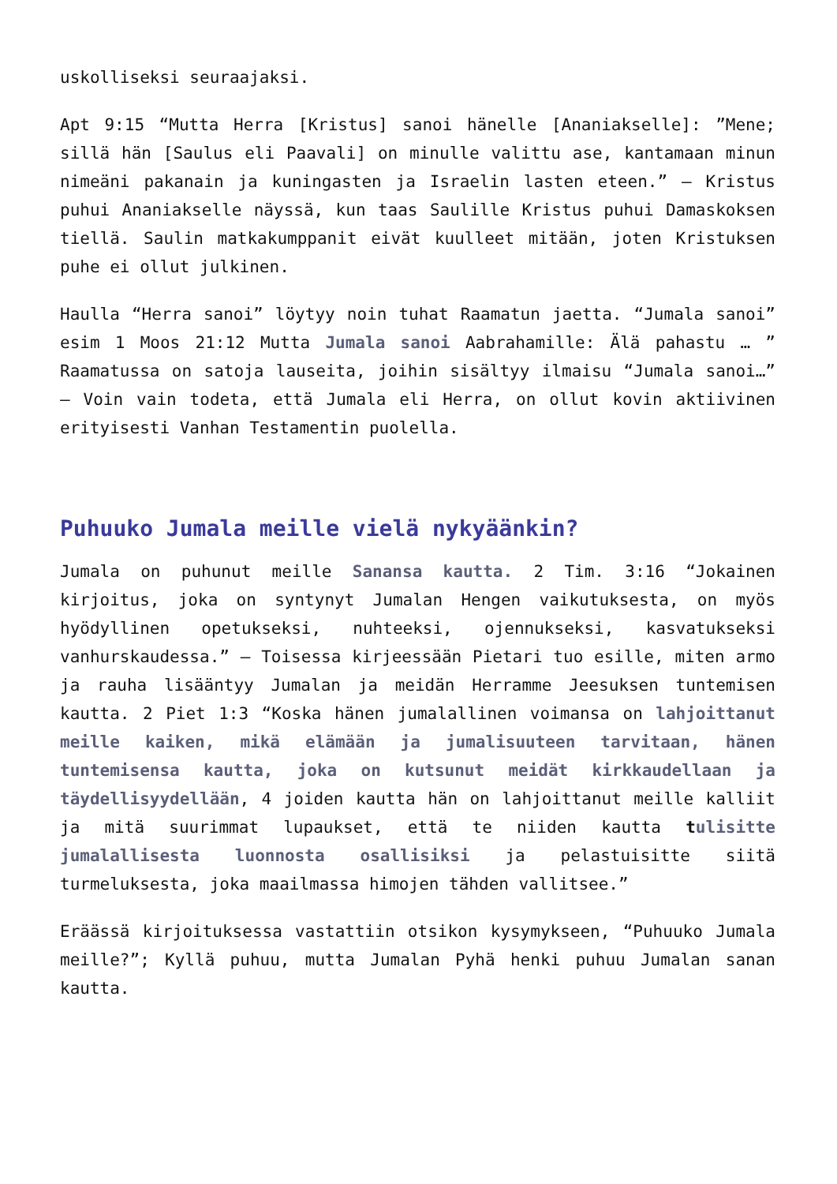uskolliseksi seuraajaksi.
Apt 9:15 “Mutta Herra [Kristus] sanoi hänelle [Ananiakselle]: ”Mene; sillä hän [Saulus eli Paavali] on minulle valittu ase, kantamaan minun nimeäni pakanain ja kuningasten ja Israelin lasten eteen.” – Kristus puhui Ananiakselle näyssä, kun taas Saulille Kristus puhui Damaskoksen tiellä. Saulin matkakumppanit eivät kuulleet mitään, joten Kristuksen puhe ei ollut julkinen.
Haulla “Herra sanoi” löytyy noin tuhat Raamatun jaetta. “Jumala sanoi” esim 1 Moos 21:12 Mutta Jumala sanoi Aabrahamille: Älä pahastu … ” Raamatussa on satoja lauseita, joihin sisältyy ilmaisu “Jumala sanoi…” – Voin vain todeta, että Jumala eli Herra, on ollut kovin aktiivinen erityisesti Vanhan Testamentin puolella.
Puhuuko Jumala meille vielä nykyäänkin?
Jumala on puhunut meille Sanansa kautta. 2 Tim. 3:16 “Jokainen kirjoitus, joka on syntynyt Jumalan Hengen vaikutuksesta, on myös hyödyllinen opetukseksi, nuhteeksi, ojennukseksi, kasvatukseksi vanhurskaudessa.” – Toisessa kirjeessään Pietari tuo esille, miten armo ja rauha lisääntyy Jumalan ja meidän Herramme Jeesuksen tuntemisen kautta. 2 Piet 1:3 “Koska hänen jumalallinen voimansa on lahjoittanut meille kaiken, mikä elämään ja jumalisuuteen tarvitaan, hänen tuntemisensa kautta, joka on kutsunut meidät kirkkaudellaan ja täydellisyydellään, 4 joiden kautta hän on lahjoittanut meille kalliit ja mitä suurimmat lupaukset, että te niiden kautta tulisitte jumalallisesta luonnosta osallisiksi ja pelastuisitte siitä turmeluksesta, joka maailmassa himojen tähden vallitsee.”
Eräässä kirjoituksessa vastattiin otsikon kysymykseen, “Puhuuko Jumala meille?”; Kyllä puhuu, mutta Jumalan Pyhä henki puhuu Jumalan sanan kautta.